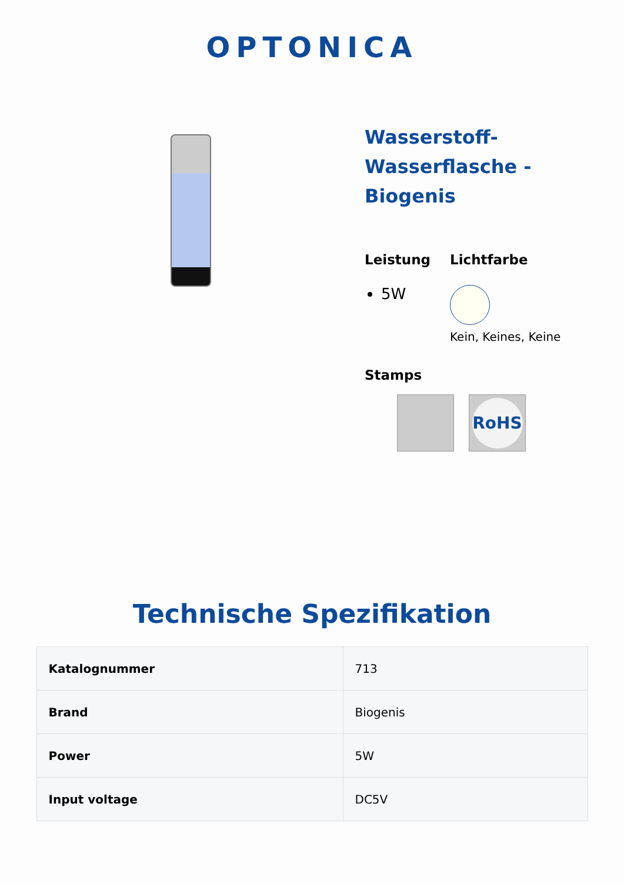OPTONICA
Wasserstoff-
Wasserflasche -
Biogenis
Leistung
5W
Lichtfarbe
Kein, Keines, Keine
Stamps
RoHS
Technische Spezifikation
| Katalognummer | 713 |
| Brand | Biogenis |
| Power | 5W |
| Input voltage | DC5V |